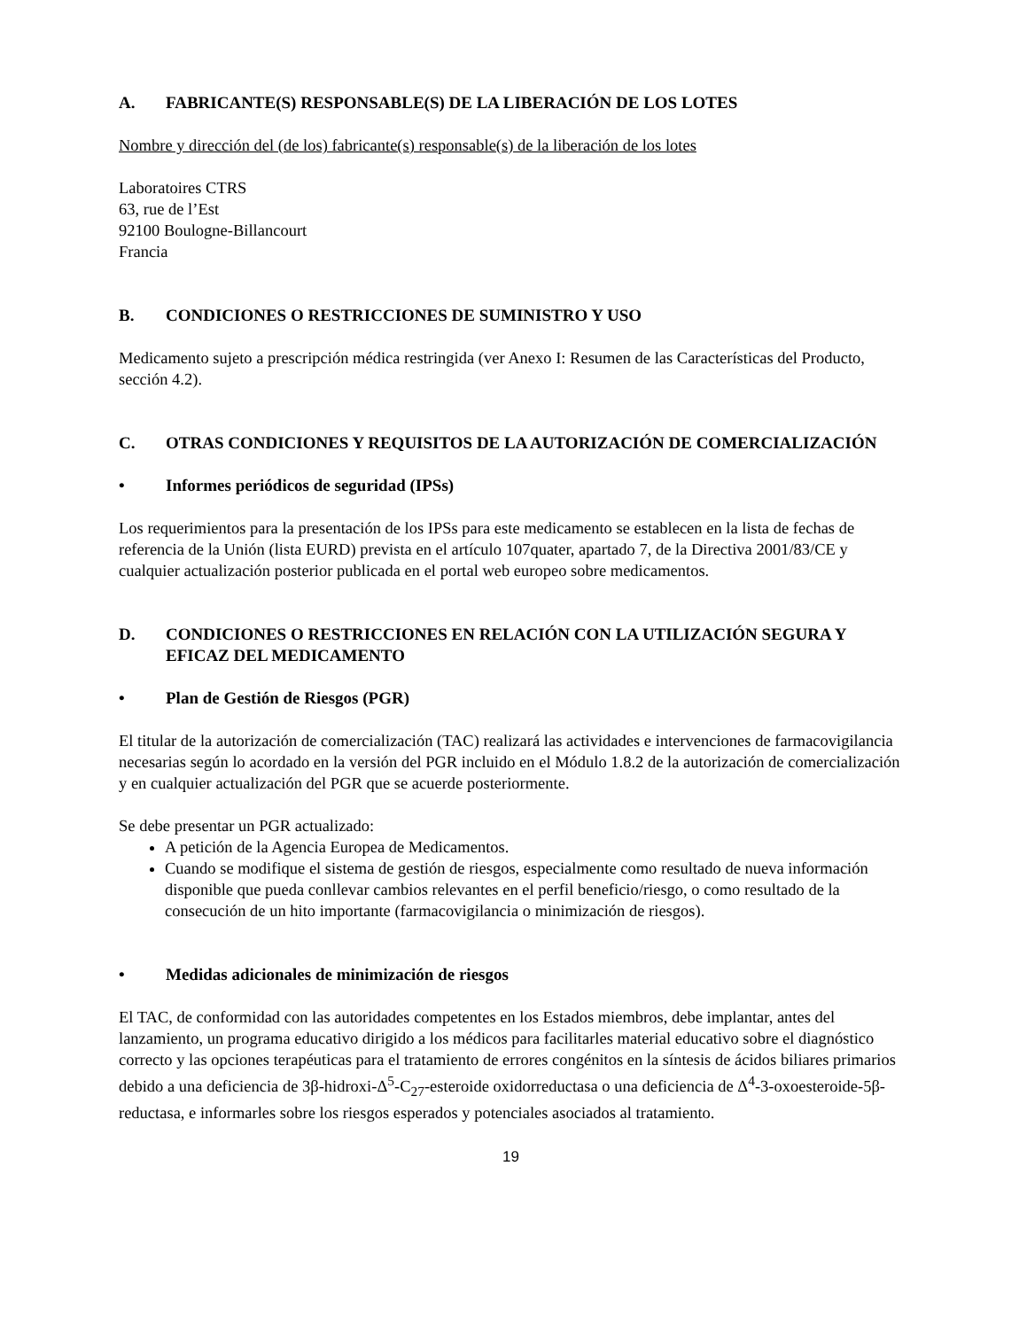A. FABRICANTE(S) RESPONSABLE(S) DE LA LIBERACIÓN DE LOS LOTES
Nombre y dirección del (de los) fabricante(s) responsable(s) de la liberación de los lotes
Laboratoires CTRS
63, rue de l’Est
92100 Boulogne-Billancourt
Francia
B. CONDICIONES O RESTRICCIONES DE SUMINISTRO Y USO
Medicamento sujeto a prescripción médica restringida (ver Anexo I: Resumen de las Características del Producto, sección 4.2).
C. OTRAS CONDICIONES Y REQUISITOS DE LA AUTORIZACIÓN DE COMERCIALIZACIÓN
• Informes periódicos de seguridad (IPSs)
Los requerimientos para la presentación de los IPSs para este medicamento se establecen en la lista de fechas de referencia de la Unión (lista EURD) prevista en el artículo 107quater, apartado 7, de la Directiva 2001/83/CE y cualquier actualización posterior publicada en el portal web europeo sobre medicamentos.
D. CONDICIONES O RESTRICCIONES EN RELACIÓN CON LA UTILIZACIÓN SEGURA Y EFICAZ DEL MEDICAMENTO
• Plan de Gestión de Riesgos (PGR)
El titular de la autorización de comercialización (TAC) realizará las actividades e intervenciones de farmacovigilancia necesarias según lo acordado en la versión del PGR incluido en el Módulo 1.8.2 de la autorización de comercialización y en cualquier actualización del PGR que se acuerde posteriormente.
Se debe presentar un PGR actualizado:
A petición de la Agencia Europea de Medicamentos.
Cuando se modifique el sistema de gestión de riesgos, especialmente como resultado de nueva información disponible que pueda conllevar cambios relevantes en el perfil beneficio/riesgo, o como resultado de la consecución de un hito importante (farmacovigilancia o minimización de riesgos).
• Medidas adicionales de minimización de riesgos
El TAC, de conformidad con las autoridades competentes en los Estados miembros, debe implantar, antes del lanzamiento, un programa educativo dirigido a los médicos para facilitarles material educativo sobre el diagnóstico correcto y las opciones terapéuticas para el tratamiento de errores congénitos en la síntesis de ácidos biliares primarios debido a una deficiencia de 3β-hidroxi-Δ<sup>5</sup>-C<sub>27</sub>-esteroide oxidorreductasa o una deficiencia de Δ<sup>4</sup>-3-oxoesteroide-5β-reductasa, e informarles sobre los riesgos esperados y potenciales asociados al tratamiento.
19